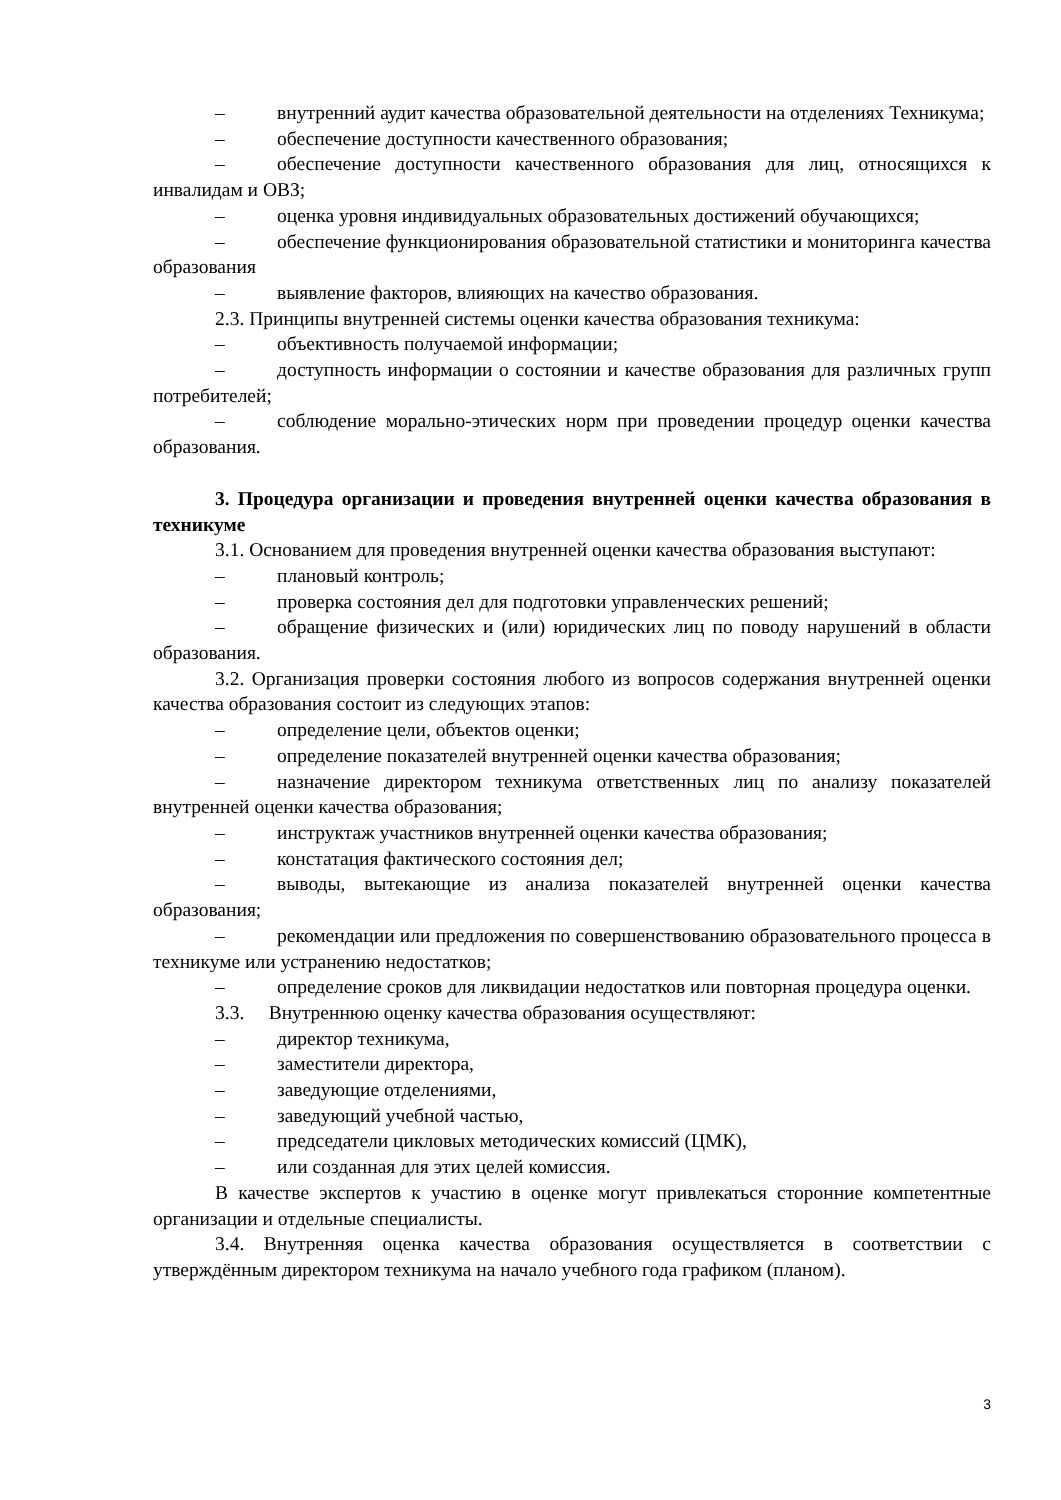– внутренний аудит качества образовательной деятельности на отделениях Техникума;
– обеспечение доступности качественного образования;
– обеспечение доступности качественного образования для лиц, относящихся к инвалидам и ОВЗ;
– оценка уровня индивидуальных образовательных достижений обучающихся;
– обеспечение функционирования образовательной статистики и мониторинга качества образования
– выявление факторов, влияющих на качество образования.
2.3. Принципы внутренней системы оценки качества образования техникума:
– объективность получаемой информации;
– доступность информации о состоянии и качестве образования для различных групп потребителей;
– соблюдение морально-этических норм при проведении процедур оценки качества образования.
3. Процедура организации и проведения внутренней оценки качества образования в техникуме
3.1. Основанием для проведения внутренней оценки качества образования выступают:
– плановый контроль;
– проверка состояния дел для подготовки управленческих решений;
– обращение физических и (или) юридических лиц по поводу нарушений в области образования.
3.2. Организация проверки состояния любого из вопросов содержания внутренней оценки качества образования состоит из следующих этапов:
– определение цели, объектов оценки;
– определение показателей внутренней оценки качества образования;
– назначение директором техникума ответственных лиц по анализу показателей внутренней оценки качества образования;
– инструктаж участников внутренней оценки качества образования;
– констатация фактического состояния дел;
– выводы, вытекающие из анализа показателей внутренней оценки качества образования;
– рекомендации или предложения по совершенствованию образовательного процесса в техникуме или устранению недостатков;
– определение сроков для ликвидации недостатков или повторная процедура оценки.
3.3. Внутреннюю оценку качества образования осуществляют:
– директор техникума,
– заместители директора,
– заведующие отделениями,
– заведующий учебной частью,
– председатели цикловых методических комиссий (ЦМК),
– или созданная для этих целей комиссия.
В качестве экспертов к участию в оценке могут привлекаться сторонние компетентные организации и отдельные специалисты.
3.4. Внутренняя оценка качества образования осуществляется в соответствии с утверждённым директором техникума на начало учебного года графиком (планом).
3